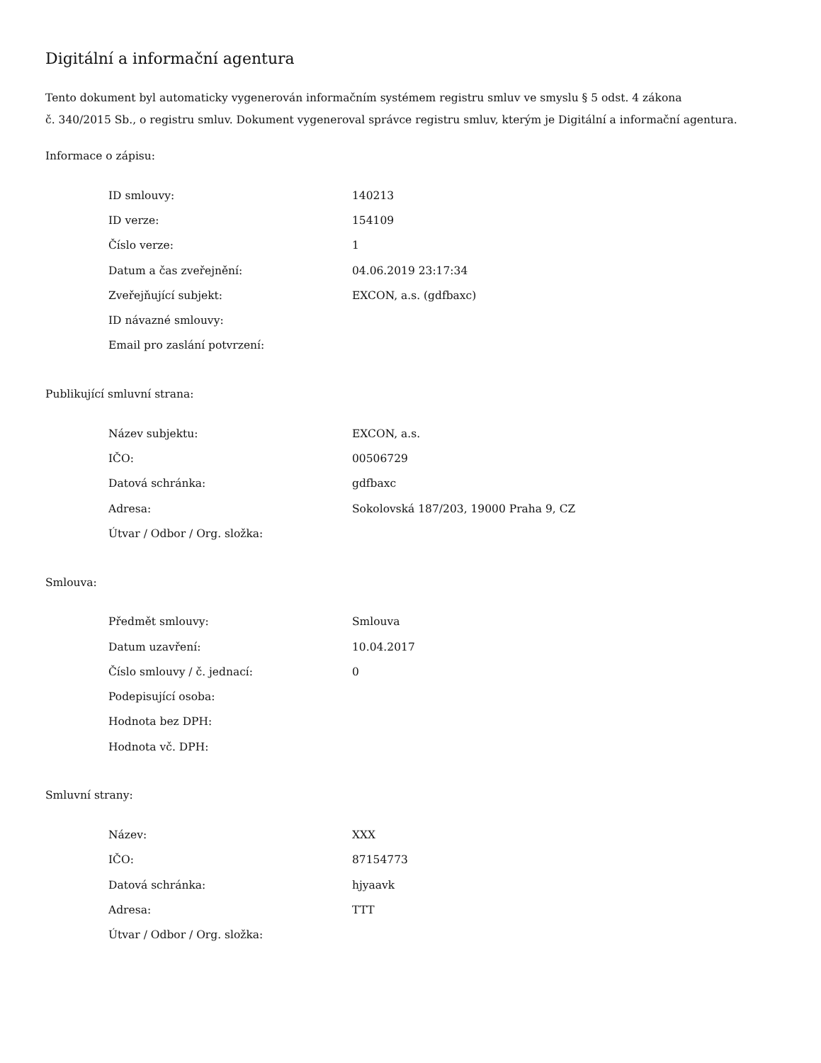Digitální a informační agentura
Tento dokument byl automaticky vygenerován informačním systémem registru smluv ve smyslu § 5 odst. 4 zákona
č. 340/2015 Sb., o registru smluv. Dokument vygeneroval správce registru smluv, kterým je Digitální a informační agentura.
Informace o zápisu:
| ID smlouvy: | 140213 |
| ID verze: | 154109 |
| Číslo verze: | 1 |
| Datum a čas zveřejnění: | 04.06.2019 23:17:34 |
| Zveřejňující subjekt: | EXCON, a.s. (gdfbaxc) |
| ID návazné smlouvy: | |
| Email pro zaslání potvrzení: | |
Publikující smluvní strana:
| Název subjektu: | EXCON, a.s. |
| IČO: | 00506729 |
| Datová schránka: | gdfbaxc |
| Adresa: | Sokolovská 187/203, 19000 Praha 9, CZ |
| Útvar / Odbor / Org. složka: | |
Smlouva:
| Předmět smlouvy: | Smlouva |
| Datum uzavření: | 10.04.2017 |
| Číslo smlouvy / č. jednací: | 0 |
| Podepisující osoba: | |
| Hodnota bez DPH: | |
| Hodnota vč. DPH: | |
Smluvní strany:
| Název: | XXX |
| IČO: | 87154773 |
| Datová schránka: | hjyaavk |
| Adresa: | TTT |
| Útvar / Odbor / Org. složka: | |